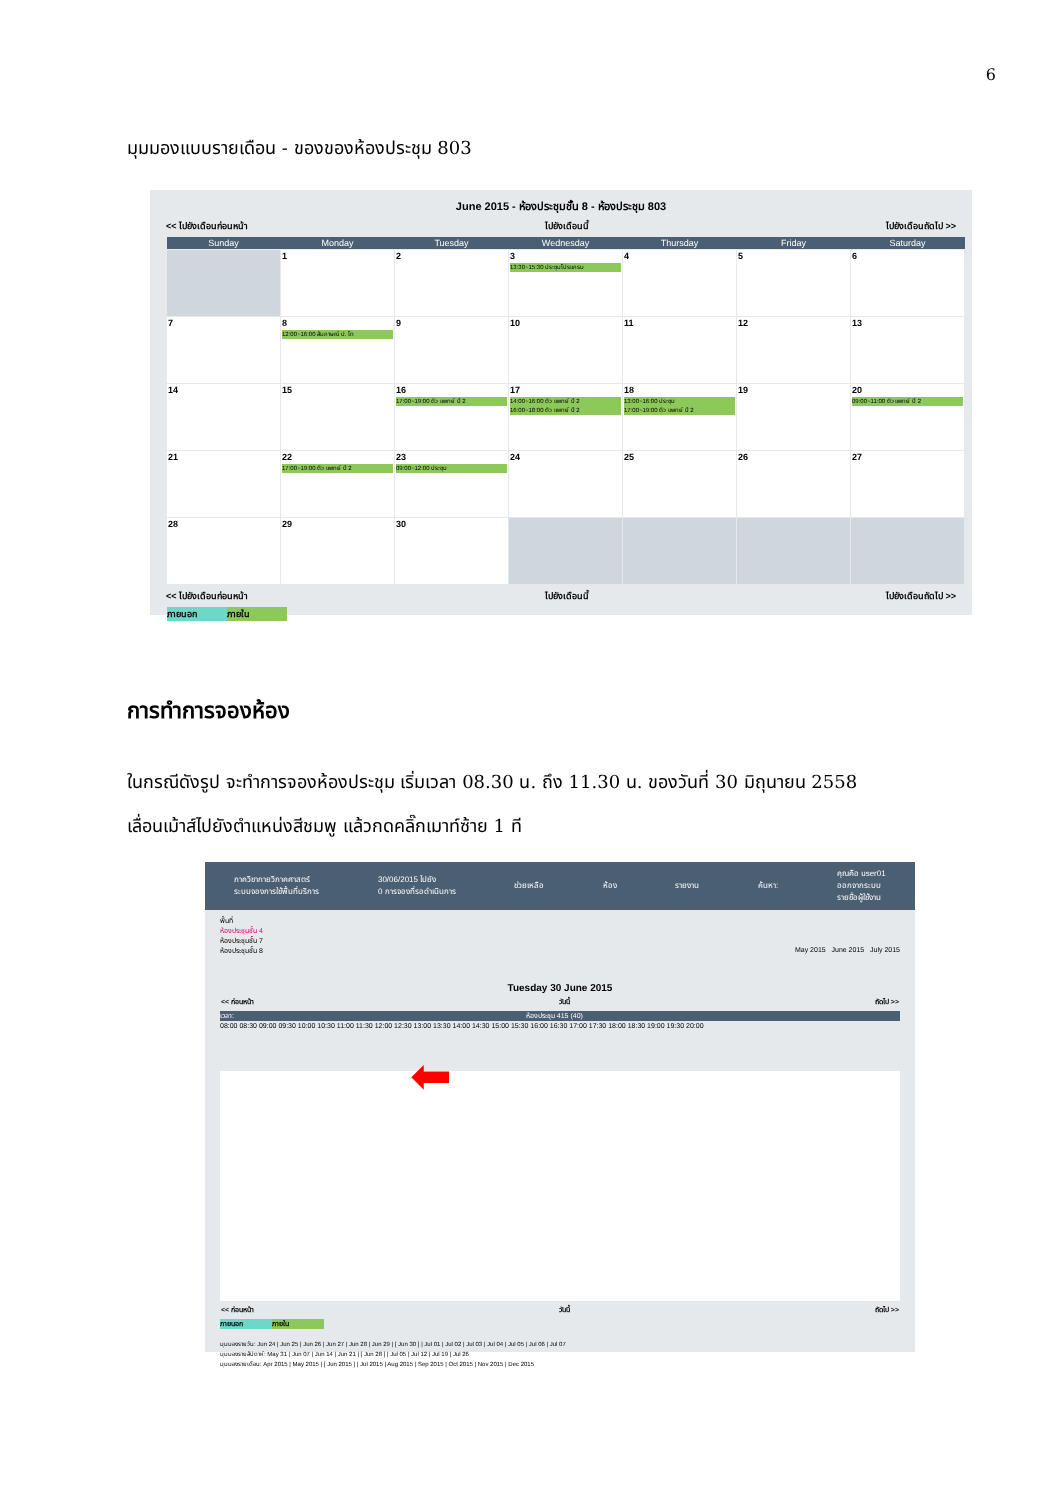6
มุมมองแบบรายเดือน - ของของห้องประชุม 803
June 2015 - ห้องประชุมชั้น 8 - ห้องประชุม 803
<< ไปยังเดือนก่อนหน้า ไปยังเดือนนี้ ไปยังเดือนถัดไป >>
| Sunday | Monday | Tuesday | Wednesday | Thursday | Friday | Saturday |
| --- | --- | --- | --- | --- | --- | --- |
| | 1 | 2 | 3 13:30~15:30 ประชุมโปรแกรม | 4 | 5 | 6 |
| 7 | 8 12:00~16:00 สัมภาษณ์ ป. โท | 9 | 10 | 11 | 12 | 13 |
| 14 | 15 | 16 17:00~19:00 ติว แพทย์ ปี 2 | 17 14:00~16:00 ติว แพทย์ ปี 2 16:00~18:00 ติว แพทย์ ปี 2 | 18 13:00~16:00 ประชุม 17:00~19:00 ติว แพทย์ ปี 2 | 19 | 20 09:00~11:00 ติว แพทย์ ปี 2 |
| 21 | 22 17:00~19:00 ติว แพทย์ ปี 2 | 23 09:00~12:00 ประชุม | 24 | 25 | 26 | 27 |
| 28 | 29 | 30 | | | | |
<< ไปยังเดือนก่อนหน้า ไปยังเดือนนี้ ไปยังเดือนถัดไป >>
ภายนอก ภายใน
การทำการจองห้อง
ในกรณีดังรูป จะทำการจองห้องประชุม เริ่มเวลา 08.30 น. ถึง 11.30 น. ของวันที่ 30 มิถุนายน 2558
เลื่อนเม้าส์ไปยังตำแหน่งสีชมพู แล้วกดคลิ๊กเมาท์ซ้าย 1 ที
ภาควิชากายวิภาคศาสตร์
ระบบจองการใช้พื้นที่บริการ 30/06/2015 ไปยัง
0 การจองที่รอดำเนินการ ช่วยเหลือ ห้อง รายงาน ค้นหา: คุณคือ user01
ออกจากระบบ
รายชื่อผู้ใช้งาน
พื้นที่
ห้องประชุมชั้น 4
ห้องประชุมชั้น 7
ห้องประชุมชั้น 8 May 2015 June 2015 July 2015
Tuesday 30 June 2015
<< ก่อนหน้า วันนี้ ถัดไป >>
เวลา: ห้องประชุม 415 (40)
08:00 08:30 09:00 09:30 10:00 10:30 11:00 11:30 12:00 12:30 13:00 13:30 14:00 14:30 15:00 15:30 16:00 16:30 17:00 17:30 18:00 18:30 19:00 19:30 20:00
⬅
<< ก่อนหน้า วันนี้ ถัดไป >>
ภายนอก ภายใน
มุมมองรายวัน: Jun 24 | Jun 25 | Jun 26 | Jun 27 | Jun 28 | Jun 29 | [ Jun 30 ] | Jul 01 | Jul 02 | Jul 03 | Jul 04 | Jul 05 | Jul 06 | Jul 07
มุมมองรายสัปดาห์: May 31 | Jun 07 | Jun 14 | Jun 21 | [ Jun 28 ] | Jul 05 | Jul 12 | Jul 19 | Jul 26
มุมมองรายเดือน: Apr 2015 | May 2015 | [ Jun 2015 ] | Jul 2015 | Aug 2015 | Sep 2015 | Oct 2015 | Nov 2015 | Dec 2015